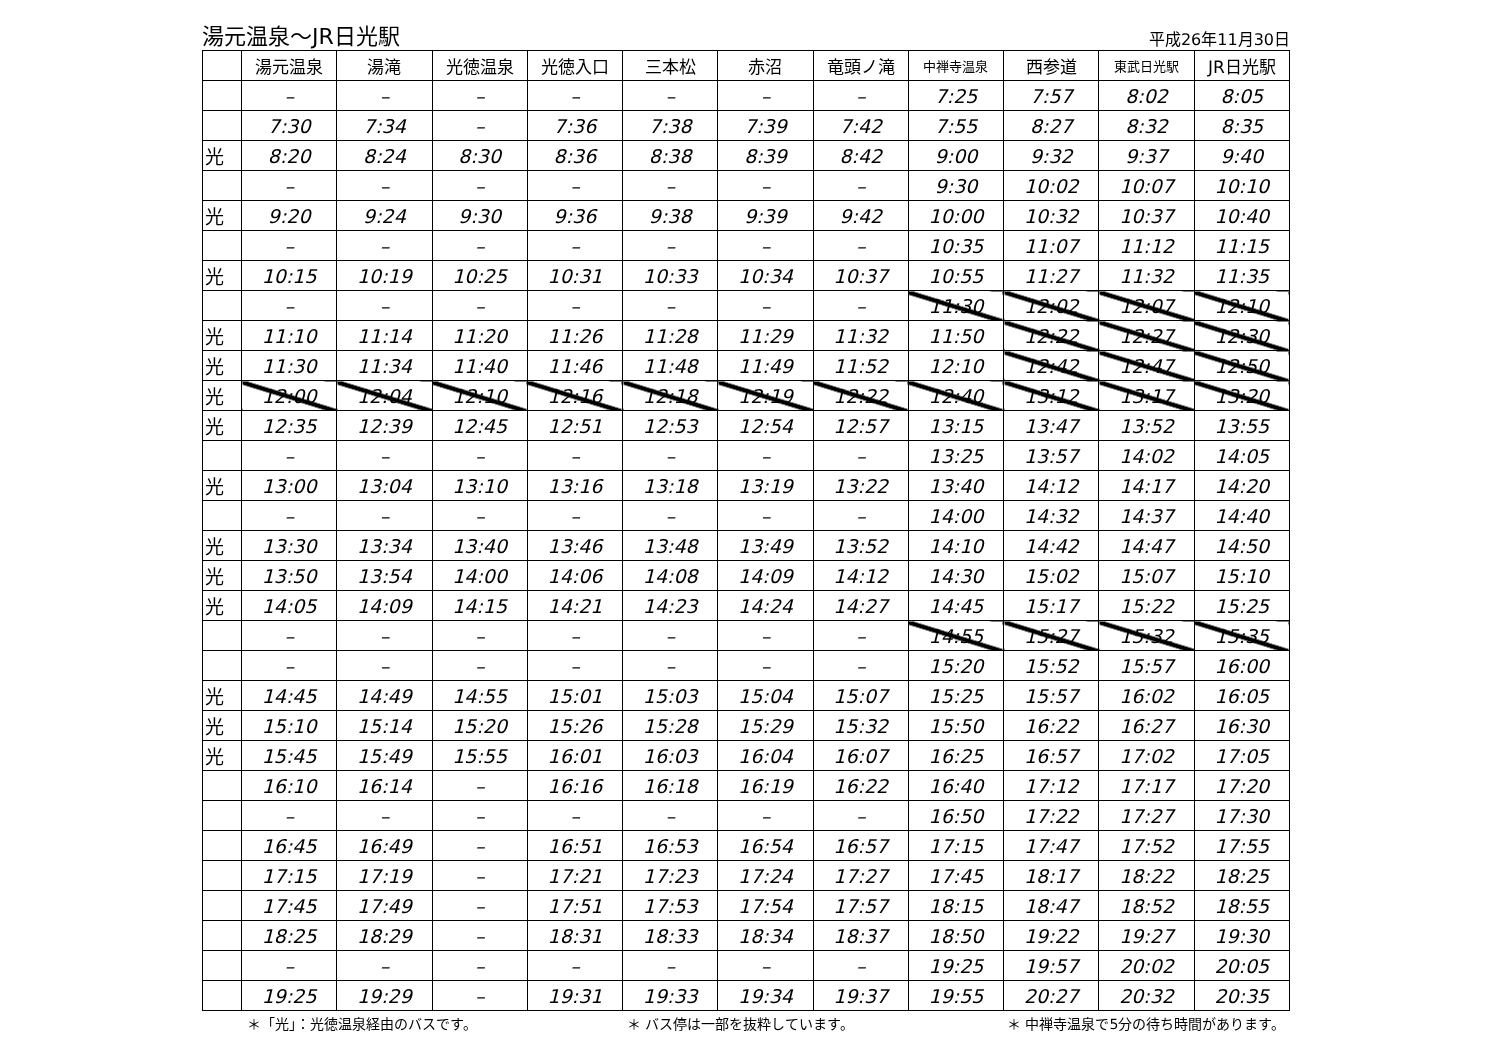湯元温泉～JR日光駅
平成26年11月30日
| | 湯元温泉 | 湯滝 | 光徳温泉 | 光徳入口 | 三本松 | 赤沼 | 竜頭ノ滝 | 中禅寺温泉 | 西参道 | 東武日光駅 | JR日光駅 |
| --- | --- | --- | --- | --- | --- | --- | --- | --- | --- | --- | --- |
| | – | – | – | – | – | – | – | 7:25 | 7:57 | 8:02 | 8:05 |
| | 7:30 | 7:34 | – | 7:36 | 7:38 | 7:39 | 7:42 | 7:55 | 8:27 | 8:32 | 8:35 |
| 光 | 8:20 | 8:24 | 8:30 | 8:36 | 8:38 | 8:39 | 8:42 | 9:00 | 9:32 | 9:37 | 9:40 |
| | – | – | – | – | – | – | – | 9:30 | 10:02 | 10:07 | 10:10 |
| 光 | 9:20 | 9:24 | 9:30 | 9:36 | 9:38 | 9:39 | 9:42 | 10:00 | 10:32 | 10:37 | 10:40 |
| | – | – | – | – | – | – | – | 10:35 | 11:07 | 11:12 | 11:15 |
| 光 | 10:15 | 10:19 | 10:25 | 10:31 | 10:33 | 10:34 | 10:37 | 10:55 | 11:27 | 11:32 | 11:35 |
| | – | – | – | – | – | – | – | 11:30 | 12:02 | 12:07 | 12:10 |
| 光 | 11:10 | 11:14 | 11:20 | 11:26 | 11:28 | 11:29 | 11:32 | 11:50 | 12:22 | 12:27 | 12:30 |
| 光 | 11:30 | 11:34 | 11:40 | 11:46 | 11:48 | 11:49 | 11:52 | 12:10 | 12:42 | 12:47 | 12:50 |
| 光 | 12:00 | 12:04 | 12:10 | 12:16 | 12:18 | 12:19 | 12:22 | 12:40 | 13:12 | 13:17 | 13:20 |
| 光 | 12:35 | 12:39 | 12:45 | 12:51 | 12:53 | 12:54 | 12:57 | 13:15 | 13:47 | 13:52 | 13:55 |
| | – | – | – | – | – | – | – | 13:25 | 13:57 | 14:02 | 14:05 |
| 光 | 13:00 | 13:04 | 13:10 | 13:16 | 13:18 | 13:19 | 13:22 | 13:40 | 14:12 | 14:17 | 14:20 |
| | – | – | – | – | – | – | – | 14:00 | 14:32 | 14:37 | 14:40 |
| 光 | 13:30 | 13:34 | 13:40 | 13:46 | 13:48 | 13:49 | 13:52 | 14:10 | 14:42 | 14:47 | 14:50 |
| 光 | 13:50 | 13:54 | 14:00 | 14:06 | 14:08 | 14:09 | 14:12 | 14:30 | 15:02 | 15:07 | 15:10 |
| 光 | 14:05 | 14:09 | 14:15 | 14:21 | 14:23 | 14:24 | 14:27 | 14:45 | 15:17 | 15:22 | 15:25 |
| | – | – | – | – | – | – | – | 14:55 | 15:27 | 15:32 | 15:35 |
| | – | – | – | – | – | – | – | 15:20 | 15:52 | 15:57 | 16:00 |
| 光 | 14:45 | 14:49 | 14:55 | 15:01 | 15:03 | 15:04 | 15:07 | 15:25 | 15:57 | 16:02 | 16:05 |
| 光 | 15:10 | 15:14 | 15:20 | 15:26 | 15:28 | 15:29 | 15:32 | 15:50 | 16:22 | 16:27 | 16:30 |
| 光 | 15:45 | 15:49 | 15:55 | 16:01 | 16:03 | 16:04 | 16:07 | 16:25 | 16:57 | 17:02 | 17:05 |
| | 16:10 | 16:14 | – | 16:16 | 16:18 | 16:19 | 16:22 | 16:40 | 17:12 | 17:17 | 17:20 |
| | – | – | – | – | – | – | – | 16:50 | 17:22 | 17:27 | 17:30 |
| | 16:45 | 16:49 | – | 16:51 | 16:53 | 16:54 | 16:57 | 17:15 | 17:47 | 17:52 | 17:55 |
| | 17:15 | 17:19 | – | 17:21 | 17:23 | 17:24 | 17:27 | 17:45 | 18:17 | 18:22 | 18:25 |
| | 17:45 | 17:49 | – | 17:51 | 17:53 | 17:54 | 17:57 | 18:15 | 18:47 | 18:52 | 18:55 |
| | 18:25 | 18:29 | – | 18:31 | 18:33 | 18:34 | 18:37 | 18:50 | 19:22 | 19:27 | 19:30 |
| | – | – | – | – | – | – | – | 19:25 | 19:57 | 20:02 | 20:05 |
| | 19:25 | 19:29 | – | 19:31 | 19:33 | 19:34 | 19:37 | 19:55 | 20:27 | 20:32 | 20:35 |
＊「光」：光徳温泉経由のバスです。 ＊ バス停は一部を抜粋しています。 ＊ 中禅寺温泉で5分の待ち時間があります。